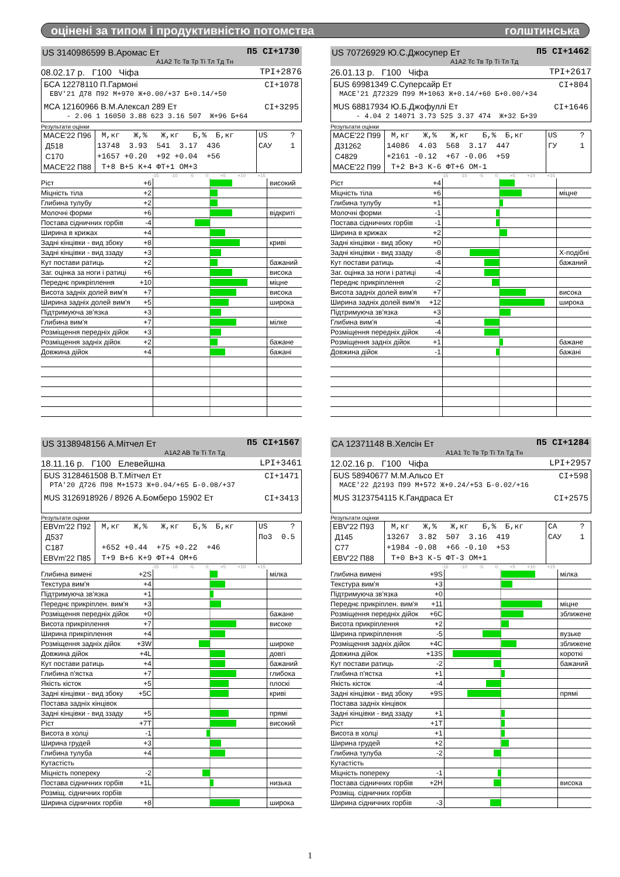оцінені за типом і продуктивністю потомства голштинська
US 3140986599 В.Аромас Ет П5 CI+1730
A1A2 Тс Тв Тр Ті Тл Тд Тн
08.02.17 р. Г100 Чіфа TPI+2876
БCA 12278110 П.Гармоні CI+1078
EBV'21 Д78 П92 М+970 Ж+0.00/+37 Б+0.14/+50
МCA 12160966 В.М.Алексал 289 Ет CI+3295
- 2.06 1 16050 3.88 623 3.16 507 Ж+96 Б+64
Результати оцінки
| MACE'22 П96 Д518 С170 MACE'22 П88 | М,кг Ж,% Ж,кг Б,% Б,кг 13748 3.93 541 3.17 436 +1657 +0.20 +92 +0.04 +56 Т+8 В+5 К+4 ФТ+1 ОМ+3 | US ? САУ 1 |
-15 -10 -5 0 +5 +10 +15
| Ріст | +6 | | високий |
| Міцність тіла | +2 | | |
| Глибина тулубу | +2 | | |
| Молочні форми | +6 | | відкриті |
| Постава сідничних горбів | -4 | | |
| Ширина в крижах | +4 | | |
| Задні кінцівки - вид збоку | +8 | | криві |
| Задні кінцівки - вид ззаду | +3 | | |
| Кут постави ратиць | +2 | | бажаний |
| Заг. оцінка за ноги і ратиці | +6 | | висока |
| Переднє прикріплення | +10 | | міцне |
| Висота задніх долей вим'я | +7 | | висока |
| Ширина задніх долей вим'я | +5 | | широка |
| Підтримуюча зв'язка | +3 | | |
| Глибина вим'я | +7 | | мілке |
| Розміщення передніх дійок | +3 | | |
| Розміщення задніх дійок | +2 | | бажане |
| Довжина дійок | +4 | | бажані |
US 70726929 Ю.С.Джосупер Ет П5 CI+1462
A1A2 Тс Тв Тр Ті Тл Тд
26.01.13 р. Г100 Чіфа TPI+2617
БUS 69981349 С.Суперсайр Ет CI+804
MACE'21 Д72329 П99 М+1063 Ж+0.14/+60 Б+0.00/+34
МUS 68817934 Ю.Б.Джофуллі Ет CI+1646
- 4.04 2 14071 3.73 525 3.37 474 Ж+32 Б+39
Результати оцінки
| MACE'22 П99 Д31262 С4829 MACE'22 П99 | М,кг Ж,% Ж,кг Б,% Б,кг 14086 4.03 568 3.17 447 +2161 -0.12 +67 -0.06 +59 Т+2 В+3 К-6 ФТ+6 ОМ-1 | US ? ГУ 1 |
-15 -10 -5 0 +5 +10 +15
| Ріст | +4 | | |
| Міцність тіла | +6 | | міцне |
| Глибина тулубу | +1 | | |
| Молочні форми | -1 | | |
| Постава сідничних горбів | -1 | | |
| Ширина в крижах | +2 | | |
| Задні кінцівки - вид збоку | +0 | | |
| Задні кінцівки - вид ззаду | -8 | | Х-подібні |
| Кут постави ратиць | -4 | | бажаний |
| Заг. оцінка за ноги і ратиці | -4 | | |
| Переднє прикріплення | -2 | | |
| Висота задніх долей вим'я | +7 | | висока |
| Ширина задніх долей вим'я | +12 | | широка |
| Підтримуюча зв'язка | +3 | | |
| Глибина вим'я | -4 | | |
| Розміщення передніх дійок | -4 | | |
| Розміщення задніх дійок | +1 | | бажане |
| Довжина дійок | -1 | | бажані |
US 3138948156 А.Мітчел Ет П5 CI+1567
A1A2 AB Тв Ті Тл Тд
18.11.16 р. Г100 Елевейшна LPI+3461
БUS 3128461508 В.Т.Мітчел Ет CI+1471
PTA'20 Д726 П98 М+1573 Ж+0.04/+65 Б-0.08/+37
МUS 3126918926 / 8926 А.Бомберо 15902 Ет CI+3413
Результати оцінки
| EBVm'22 П92 Д537 С187 EBVm'22 П85 | М,кг Ж,% Ж,кг Б,% Б,кг +652 +0.44 +75 +0.22 +46 Т+9 В+6 К+9 ФТ+4 ОМ+6 | US ? По3 0.5 |
-15 -10 -5 0 +5 +10 +15
| Глибина вимені | +2S | | мілка |
| Текстура вим'я | +4 | | |
| Підтримуюча зв'язка | +1 | | |
| Переднє прикріплен. вим'я | +3 | | |
| Розміщення передніх дійок | +0 | | бажане |
| Висота прикріплення | +7 | | високе |
| Ширина прикріплення | +4 | | |
| Розміщення задніх дійок | +3W | | широке |
| Довжина дійок | +4L | | довгі |
| Кут постави ратиць | +4 | | бажаний |
| Глибина п'ястка | +7 | | глибока |
| Якість кісток | +5 | | плоскі |
| Задні кінцівки - вид збоку | +5C | | криві |
| Постава задніх кінцівок | | | |
| Задні кінцівки - вид ззаду | +5 | | прямі |
| Ріст | +7T | | високий |
| Висота в холці | -1 | | |
| Ширина грудей | +3 | | |
| Глибина тулуба | +4 | | |
| Кутастість | | | |
| Міцність попереку | -2 | | |
| Постава сідничних горбів | +1L | | низька |
| Розміщ. сідничних горбів | | | |
| Ширина сідничних горбів | +8 | | широка |
CA 12371148 В.Хелсін Ет П5 CI+1284
A1A1 Тс Тв Тр Ті Тл Тд Тн
12.02.16 р. Г100 Чіфа LPI+2957
БUS 58940677 М.М.Альсо Ет CI+598
MACE'22 Д2193 П99 М+572 Ж+0.24/+53 Б-0.02/+16
МUS 3123754115 К.Гандраса Ет CI+2575
Результати оцінки
| EBV'22 П93 Д145 С77 EBV'22 П88 | М,кг Ж,% Ж,кг Б,% Б,кг 13267 3.82 507 3.16 419 +1984 -0.08 +66 -0.10 +53 Т+0 В+3 К-5 ФТ-3 ОМ+1 | CA ? САУ 1 |
-15 -10 -5 0 +5 +10 +15
| Глибина вимені | +9S | | мілка |
| Текстура вим'я | +3 | | |
| Підтримуюча зв'язка | +0 | | |
| Переднє прикріплен. вим'я | +11 | | міцне |
| Розміщення передніх дійок | +6C | | зближене |
| Висота прикріплення | +2 | | |
| Ширина прикріплення | -5 | | вузьке |
| Розміщення задніх дійок | +4C | | зближене |
| Довжина дійок | +13S | | короткі |
| Кут постави ратиць | -2 | | бажаний |
| Глибина п'ястка | +1 | | |
| Якість кісток | -4 | | |
| Задні кінцівки - вид збоку | +9S | | прямі |
| Постава задніх кінцівок | | | |
| Задні кінцівки - вид ззаду | +1 | | |
| Ріст | +1T | | |
| Висота в холці | +1 | | |
| Ширина грудей | +2 | | |
| Глибина тулуба | -2 | | |
| Кутастість | | | |
| Міцність попереку | -1 | | |
| Постава сідничних горбів | +2H | | висока |
| Розміщ. сідничних горбів | | | |
| Ширина сідничних горбів | -3 | | |
1